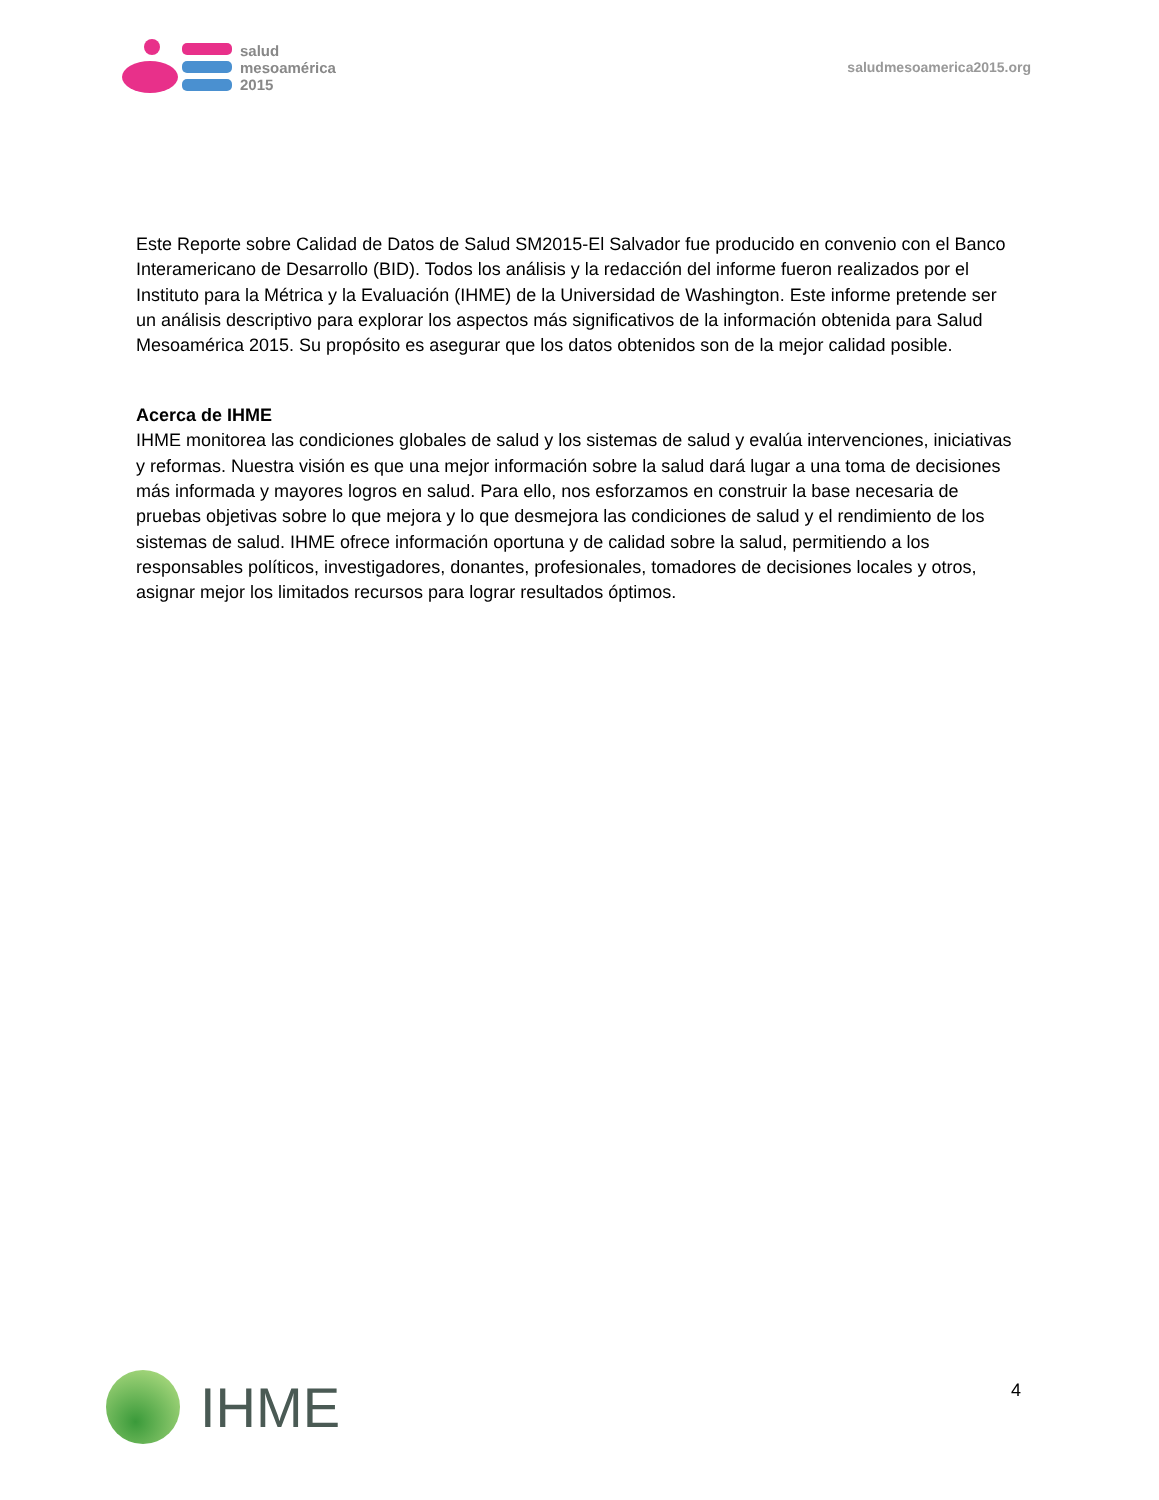salud
mesoamérica
2015
saludmesoamerica2015.org
Este Reporte sobre Calidad de Datos de Salud SM2015-El Salvador fue producido en convenio con el Banco Interamericano de Desarrollo (BID). Todos los análisis y la redacción del informe fueron realizados por el Instituto para la Métrica y la Evaluación (IHME) de la Universidad de Washington. Este informe pretende ser un análisis descriptivo para explorar los aspectos más significativos de la información obtenida para Salud Mesoamérica 2015. Su propósito es asegurar que los datos obtenidos son de la mejor calidad posible.
Acerca de IHME
IHME monitorea las condiciones globales de salud y los sistemas de salud y evalúa intervenciones, iniciativas y reformas. Nuestra visión es que una mejor información sobre la salud dará lugar a una toma de decisiones más informada y mayores logros en salud. Para ello, nos esforzamos en construir la base necesaria de pruebas objetivas sobre lo que mejora y lo que desmejora las condiciones de salud y el rendimiento de los sistemas de salud. IHME ofrece información oportuna y de calidad sobre la salud, permitiendo a los responsables políticos, investigadores, donantes, profesionales, tomadores de decisiones locales y otros, asignar mejor los limitados recursos para lograr resultados óptimos.
IHME
4